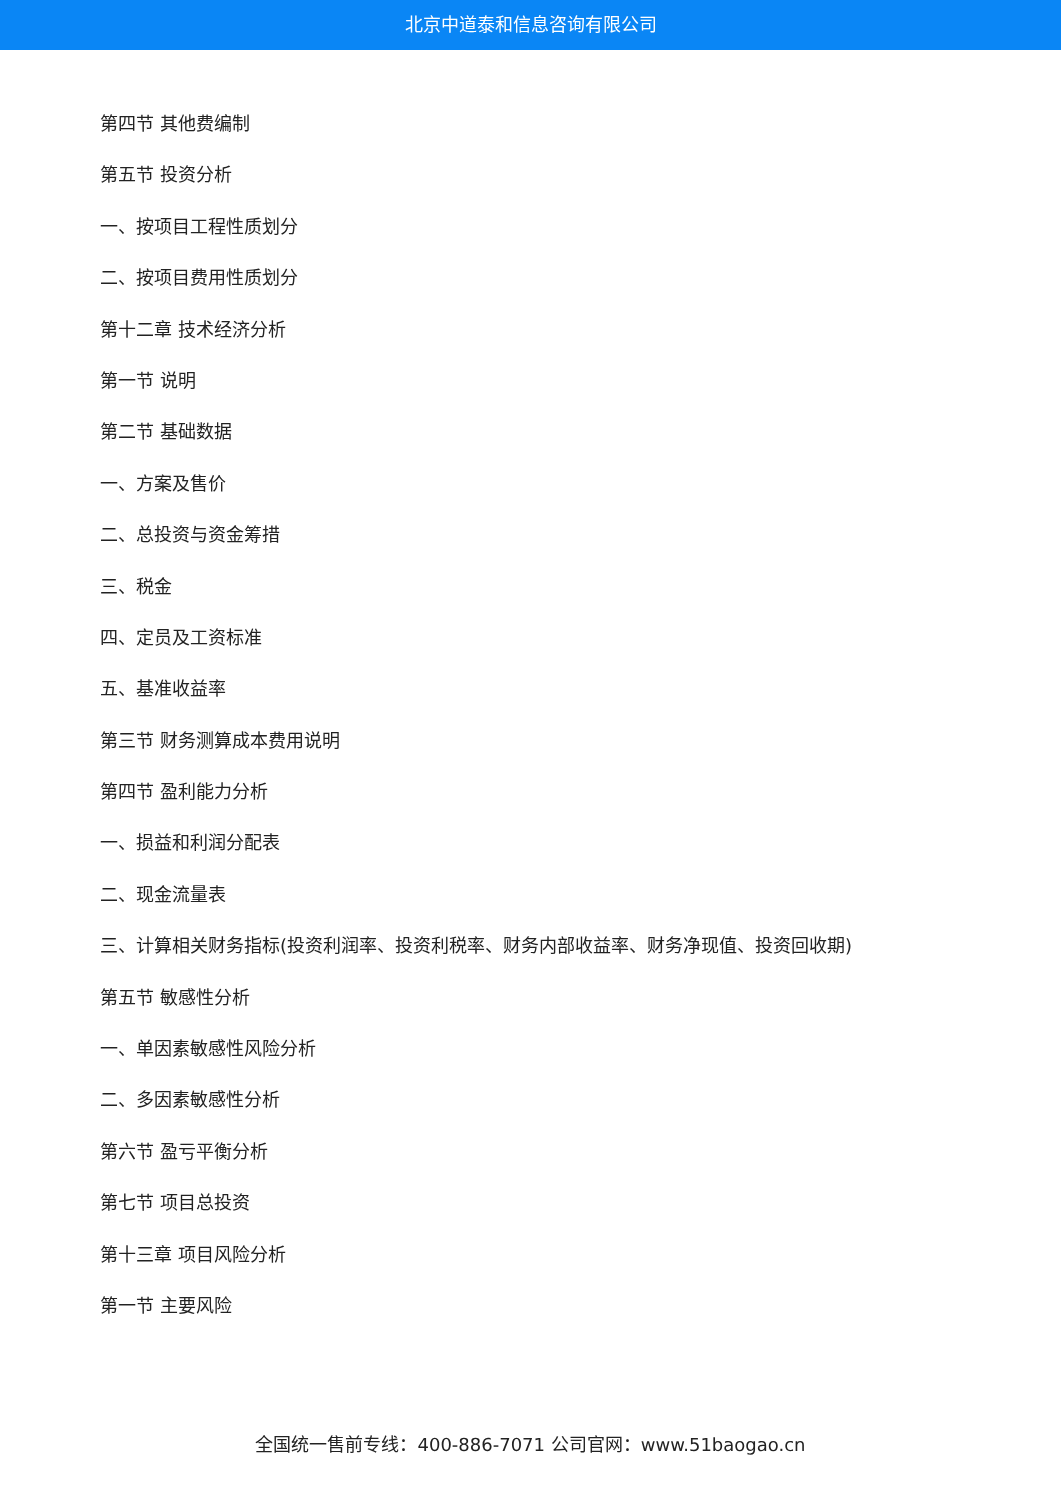北京中道泰和信息咨询有限公司
第四节 其他费编制
第五节 投资分析
一、按项目工程性质划分
二、按项目费用性质划分
第十二章 技术经济分析
第一节 说明
第二节 基础数据
一、方案及售价
二、总投资与资金筹措
三、税金
四、定员及工资标准
五、基准收益率
第三节 财务测算成本费用说明
第四节 盈利能力分析
一、损益和利润分配表
二、现金流量表
三、计算相关财务指标(投资利润率、投资利税率、财务内部收益率、财务净现值、投资回收期)
第五节 敏感性分析
一、单因素敏感性风险分析
二、多因素敏感性分析
第六节 盈亏平衡分析
第七节 项目总投资
第十三章 项目风险分析
第一节 主要风险
全国统一售前专线：400-886-7071 公司官网：www.51baogao.cn